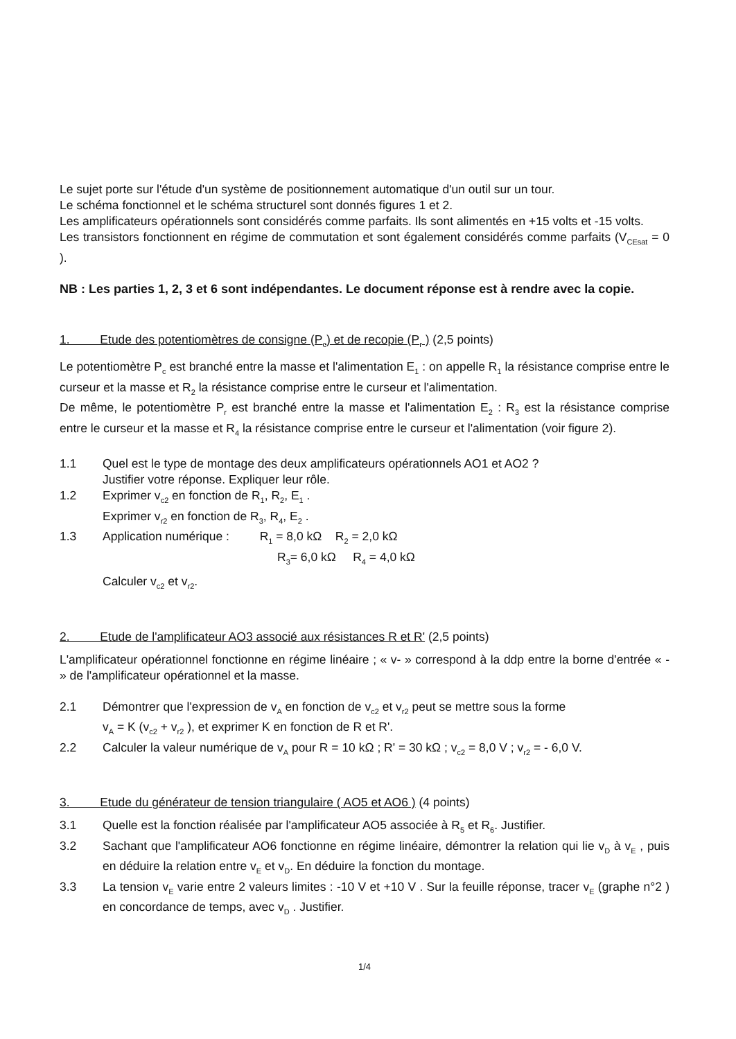Le sujet porte sur l'étude d'un système de positionnement automatique d'un outil sur un tour.
Le schéma fonctionnel et le schéma structurel sont donnés figures 1 et 2.
Les amplificateurs opérationnels sont considérés comme parfaits. Ils sont alimentés en +15 volts et -15 volts.
Les transistors fonctionnent en régime de commutation et sont également considérés comme parfaits (V<sub>CEsat</sub> = 0 ).
NB : Les parties 1, 2, 3 et 6 sont indépendantes. Le document réponse est à rendre avec la copie.
1. Etude des potentiomètres de consigne (P<sub>c</sub>) et de recopie (P<sub>r</sub> ) (2,5 points)
Le potentiomètre P<sub>c</sub> est branché entre la masse et l'alimentation E<sub>1</sub> : on appelle R<sub>1</sub> la résistance comprise entre le curseur et la masse et R<sub>2</sub> la résistance comprise entre le curseur et l'alimentation.
De même, le potentiomètre P<sub>r</sub> est branché entre la masse et l'alimentation E<sub>2</sub> : R<sub>3</sub> est la résistance comprise entre le curseur et la masse et R<sub>4</sub> la résistance comprise entre le curseur et l'alimentation (voir figure 2).
1.1 Quel est le type de montage des deux amplificateurs opérationnels AO1 et AO2 ?
Justifier votre réponse. Expliquer leur rôle.
1.2 Exprimer v<sub>c2</sub> en fonction de R<sub>1</sub>, R<sub>2</sub>, E<sub>1</sub> .
Exprimer v<sub>r2</sub> en fonction de R<sub>3</sub>, R<sub>4</sub>, E<sub>2</sub> .
1.3 Application numérique : R<sub>1</sub> = 8,0 kΩ R<sub>2</sub> = 2,0 kΩ
R<sub>3</sub>= 6,0 kΩ R<sub>4</sub> = 4,0 kΩ
Calculer v<sub>c2</sub> et v<sub>r2</sub>.
2. Etude de l'amplificateur AO3 associé aux résistances R et R' (2,5 points)
L'amplificateur opérationnel fonctionne en régime linéaire ; « v- » correspond à la ddp entre la borne d'entrée « - » de l'amplificateur opérationnel et la masse.
2.1 Démontrer que l'expression de v<sub>A</sub> en fonction de v<sub>c2</sub> et v<sub>r2</sub> peut se mettre sous la forme
v<sub>A</sub> = K (v<sub>c2</sub> + v<sub>r2</sub> ), et exprimer K en fonction de R et R'.
2.2 Calculer la valeur numérique de v<sub>A</sub> pour R = 10 kΩ ; R' = 30 kΩ ; v<sub>c2</sub> = 8,0 V ; v<sub>r2</sub> = - 6,0 V.
3. Etude du générateur de tension triangulaire ( AO5 et AO6 ) (4 points)
3.1 Quelle est la fonction réalisée par l'amplificateur AO5 associée à R<sub>5</sub> et R<sub>6</sub>. Justifier.
3.2 Sachant que l'amplificateur AO6 fonctionne en régime linéaire, démontrer la relation qui lie v<sub>D</sub> à v<sub>E</sub> , puis en déduire la relation entre v<sub>E</sub> et v<sub>D</sub>. En déduire la fonction du montage.
3.3 La tension v<sub>E</sub> varie entre 2 valeurs limites : -10 V et +10 V . Sur la feuille réponse, tracer v<sub>E</sub> (graphe n°2 ) en concordance de temps, avec v<sub>D</sub> . Justifier.
1/4